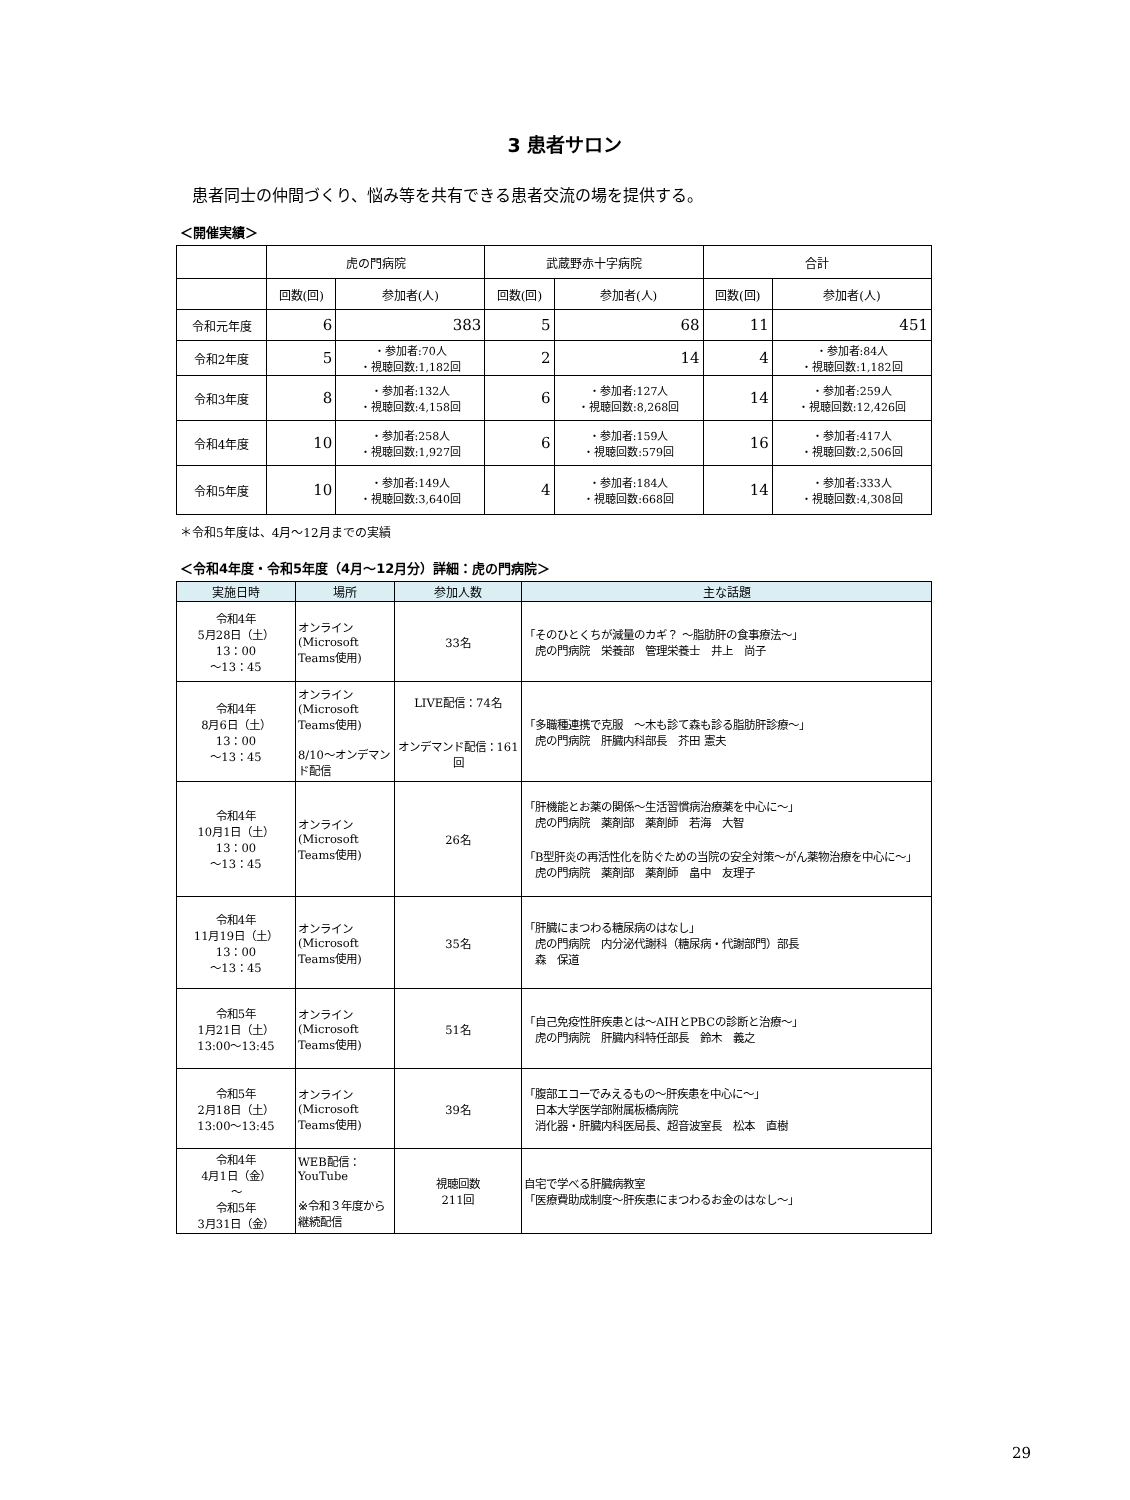3 患者サロン
患者同士の仲間づくり、悩み等を共有できる患者交流の場を提供する。
＜開催実績＞
| | 虎の門病院 | | 武蔵野赤十字病院 | | 合計 | |
| --- | --- | --- | --- | --- | --- | --- |
| | 回数(回) | 参加者(人) | 回数(回) | 参加者(人) | 回数(回) | 参加者(人) |
| 令和元年度 | 6 | 383 | 5 | 68 | 11 | 451 |
| 令和2年度 | 5 | ・参加者:70人 ・視聴回数:1,182回 | 2 | 14 | 4 | ・参加者:84人 ・視聴回数:1,182回 |
| 令和3年度 | 8 | ・参加者:132人 ・視聴回数:4,158回 | 6 | ・参加者:127人 ・視聴回数:8,268回 | 14 | ・参加者:259人 ・視聴回数:12,426回 |
| 令和4年度 | 10 | ・参加者:258人 ・視聴回数:1,927回 | 6 | ・参加者:159人 ・視聴回数:579回 | 16 | ・参加者:417人 ・視聴回数:2,506回 |
| 令和5年度 | 10 | ・参加者:149人 ・視聴回数:3,640回 | 4 | ・参加者:184人 ・視聴回数:668回 | 14 | ・参加者:333人 ・視聴回数:4,308回 |
＊令和5年度は、4月～12月までの実績
＜令和4年度・令和5年度（4月～12月分）詳細：虎の門病院＞
| 実施日時 | 場所 | 参加人数 | 主な話題 |
| --- | --- | --- | --- |
| 令和4年 5月28日（土） 13：00 ～13：45 | オンライン (Microsoft Teams使用) | 33名 | 「そのひとくちが減量のカギ？ ～脂肪肝の食事療法～」 虎の門病院 栄養部 管理栄養士 井上 尚子 |
| 令和4年 8月6日（土） 13：00 ～13：45 | オンライン (Microsoft Teams使用) 8/10～オンデマンド配信 | LIVE配信：74名 オンデマンド配信：161回 | 「多職種連携で克服 ～木も診て森も診る脂肪肝診療～」 虎の門病院 肝臓内科部長 芥田 憲夫 |
| 令和4年 10月1日（土） 13：00 ～13：45 | オンライン (Microsoft Teams使用) | 26名 | 「肝機能とお薬の関係～生活習慣病治療薬を中心に～」 虎の門病院 薬剤部 薬剤師 若海 大智 「B型肝炎の再活性化を防ぐための当院の安全対策～がん薬物治療を中心に～」 虎の門病院 薬剤部 薬剤師 畠中 友理子 |
| 令和4年 11月19日（土） 13：00 ～13：45 | オンライン (Microsoft Teams使用) | 35名 | 「肝臓にまつわる糖尿病のはなし」 虎の門病院 内分泌代謝科（糖尿病・代謝部門）部長 森 保道 |
| 令和5年 1月21日（土） 13:00～13:45 | オンライン (Microsoft Teams使用) | 51名 | 「自己免疫性肝疾患とは～AIHとPBCの診断と治療～」 虎の門病院 肝臓内科特任部長 鈴木 義之 |
| 令和5年 2月18日（土） 13:00～13:45 | オンライン (Microsoft Teams使用) | 39名 | 「腹部エコーでみえるもの～肝疾患を中心に～」 日本大学医学部附属板橋病院 消化器・肝臓内科医局長、超音波室長 松本 直樹 |
| 令和4年 4月1日（金） ～ 令和5年 3月31日（金） | WEB配信： YouTube ※令和３年度から継続配信 | 視聴回数 211回 | 自宅で学べる肝臓病教室 「医療費助成制度～肝疾患にまつわるお金のはなし～」 |
29